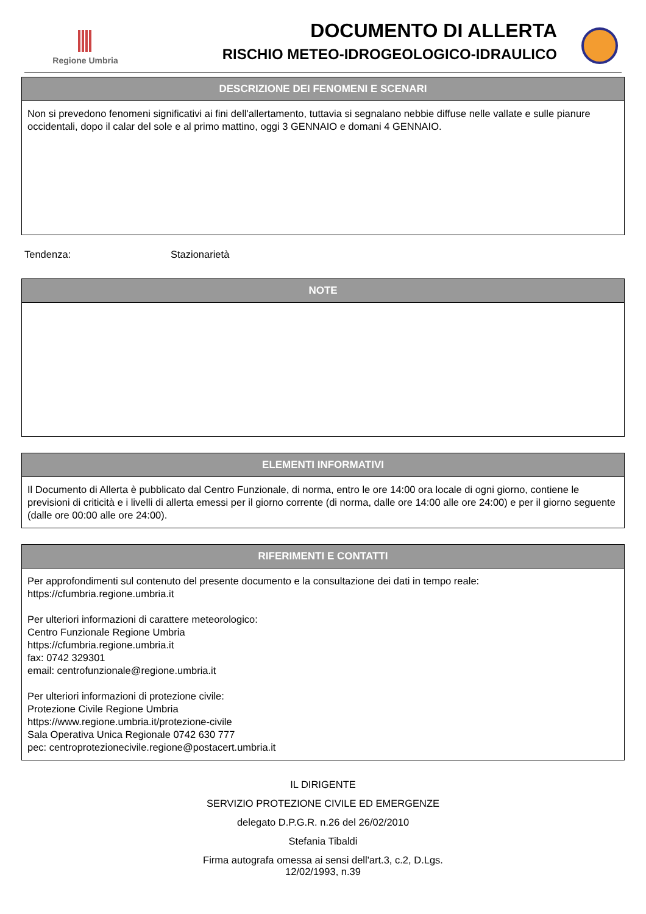Regione Umbria
DOCUMENTO DI ALLERTA
RISCHIO METEO-IDROGEOLOGICO-IDRAULICO
DESCRIZIONE DEI FENOMENI E SCENARI
Non si prevedono fenomeni significativi ai fini dell'allertamento, tuttavia si segnalano nebbie diffuse nelle vallate e sulle pianure occidentali, dopo il calar del sole e al primo mattino, oggi 3 GENNAIO e domani 4 GENNAIO.
Tendenza: Stazionarietà
NOTE
ELEMENTI INFORMATIVI
Il Documento di Allerta è pubblicato dal Centro Funzionale, di norma, entro le ore 14:00 ora locale di ogni giorno, contiene le previsioni di criticità e i livelli di allerta emessi per il giorno corrente (di norma, dalle ore 14:00 alle ore 24:00) e per il giorno seguente (dalle ore 00:00 alle ore 24:00).
RIFERIMENTI E CONTATTI
Per approfondimenti sul contenuto del presente documento e la consultazione dei dati in tempo reale:
https://cfumbria.regione.umbria.it
Per ulteriori informazioni di carattere meteorologico:
Centro Funzionale Regione Umbria
https://cfumbria.regione.umbria.it
fax: 0742 329301
email: centrofunzionale@regione.umbria.it
Per ulteriori informazioni di protezione civile:
Protezione Civile Regione Umbria
https://www.regione.umbria.it/protezione-civile
Sala Operativa Unica Regionale 0742 630 777
pec: centroprotezionecivile.regione@postacert.umbria.it
IL DIRIGENTE
SERVIZIO PROTEZIONE CIVILE ED EMERGENZE
delegato D.P.G.R. n.26 del 26/02/2010
Stefania Tibaldi
Firma autografa omessa ai sensi dell'art.3, c.2, D.Lgs.
12/02/1993, n.39